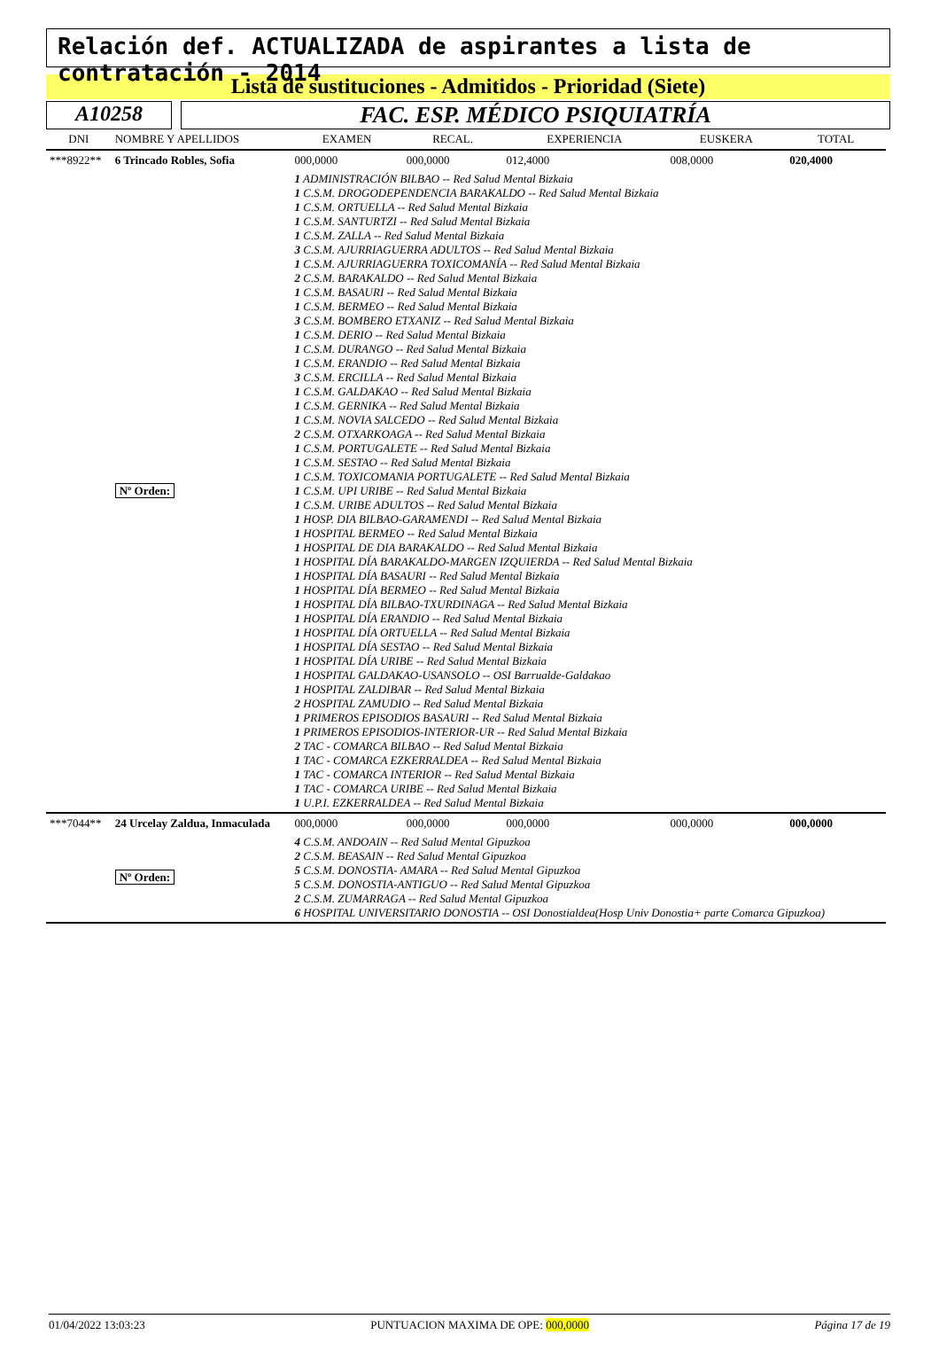Relación def. ACTUALIZADA de aspirantes a lista de contratación - 2014
Lista de sustituciones - Admitidos - Prioridad (Siete)
A10258 FAC. ESP. MÉDICO PSIQUIATRÍA
| DNI | NOMBRE Y APELLIDOS | | EXAMEN | RECAL. | EXPERIENCIA | EUSKERA | TOTAL |
| --- | --- | --- | --- | --- | --- | --- | --- |
| ***8922** | 6 Trincado Robles, Sofia | | 000,0000 | 000,0000 | 012,4000 | 008,0000 | 020,4000 |
| | Nº Orden: | 1 ADMINISTRACIÓN BILBAO -- Red Salud Mental Bizkaia 1 C.S.M. DROGODEPENDENCIA BARAKALDO -- Red Salud Mental Bizkaia 1 C.S.M. ORTUELLA -- Red Salud Mental Bizkaia 1 C.S.M. SANTURTZI -- Red Salud Mental Bizkaia 1 C.S.M. ZALLA -- Red Salud Mental Bizkaia 3 C.S.M. AJURRIAGUERRA ADULTOS -- Red Salud Mental Bizkaia 1 C.S.M. AJURRIAGUERRA TOXICOMANÍA -- Red Salud Mental Bizkaia 2 C.S.M. BARAKALDO -- Red Salud Mental Bizkaia 1 C.S.M. BASAURI -- Red Salud Mental Bizkaia 1 C.S.M. BERMEO -- Red Salud Mental Bizkaia 3 C.S.M. BOMBERO ETXANIZ -- Red Salud Mental Bizkaia 1 C.S.M. DERIO -- Red Salud Mental Bizkaia 1 C.S.M. DURANGO -- Red Salud Mental Bizkaia 1 C.S.M. ERANDIO -- Red Salud Mental Bizkaia 3 C.S.M. ERCILLA -- Red Salud Mental Bizkaia 1 C.S.M. GALDAKAO -- Red Salud Mental Bizkaia 1 C.S.M. GERNIKA -- Red Salud Mental Bizkaia 1 C.S.M. NOVIA SALCEDO -- Red Salud Mental Bizkaia 2 C.S.M. OTXARKOAGA -- Red Salud Mental Bizkaia 1 C.S.M. PORTUGALETE -- Red Salud Mental Bizkaia 1 C.S.M. SESTAO -- Red Salud Mental Bizkaia 1 C.S.M. TOXICOMANIA PORTUGALETE -- Red Salud Mental Bizkaia 1 C.S.M. UPI URIBE -- Red Salud Mental Bizkaia 1 C.S.M. URIBE ADULTOS -- Red Salud Mental Bizkaia 1 HOSP. DIA BILBAO-GARAMENDI -- Red Salud Mental Bizkaia 1 HOSPITAL BERMEO -- Red Salud Mental Bizkaia 1 HOSPITAL DE DIA BARAKALDO -- Red Salud Mental Bizkaia 1 HOSPITAL DÍA BARAKALDO-MARGEN IZQUIERDA -- Red Salud Mental Bizkaia 1 HOSPITAL DÍA BASAURI -- Red Salud Mental Bizkaia 1 HOSPITAL DÍA BERMEO -- Red Salud Mental Bizkaia 1 HOSPITAL DÍA BILBAO-TXURDINAGA -- Red Salud Mental Bizkaia 1 HOSPITAL DÍA ERANDIO -- Red Salud Mental Bizkaia 1 HOSPITAL DÍA ORTUELLA -- Red Salud Mental Bizkaia 1 HOSPITAL DÍA SESTAO -- Red Salud Mental Bizkaia 1 HOSPITAL DÍA URIBE -- Red Salud Mental Bizkaia 1 HOSPITAL GALDAKAO-USANSOLO -- OSI Barrualde-Galdakao 1 HOSPITAL ZALDIBAR -- Red Salud Mental Bizkaia 2 HOSPITAL ZAMUDIO -- Red Salud Mental Bizkaia 1 PRIMEROS EPISODIOS BASAURI -- Red Salud Mental Bizkaia 1 PRIMEROS EPISODIOS-INTERIOR-UR -- Red Salud Mental Bizkaia 2 TAC - COMARCA BILBAO -- Red Salud Mental Bizkaia 1 TAC - COMARCA EZKERRALDEA -- Red Salud Mental Bizkaia 1 TAC - COMARCA INTERIOR -- Red Salud Mental Bizkaia 1 TAC - COMARCA URIBE -- Red Salud Mental Bizkaia 1 U.P.I. EZKERRALDEA -- Red Salud Mental Bizkaia | | | | | |
| ***7044** | 24 Urcelay Zaldua, Inmaculada | | 000,0000 | 000,0000 | 000,0000 | 000,0000 | 000,0000 |
| | Nº Orden: | 4 C.S.M. ANDOAIN -- Red Salud Mental Gipuzkoa 2 C.S.M. BEASAIN -- Red Salud Mental Gipuzkoa 5 C.S.M. DONOSTIA- AMARA -- Red Salud Mental Gipuzkoa 5 C.S.M. DONOSTIA-ANTIGUO -- Red Salud Mental Gipuzkoa 2 C.S.M. ZUMARRAGA -- Red Salud Mental Gipuzkoa 6 HOSPITAL UNIVERSITARIO DONOSTIA -- OSI Donostialdea(Hosp Univ Donostia+ parte Comarca Gipuzkoa) | | | | | |
01/04/2022 13:03:23 PUNTUACION MAXIMA DE OPE: 000,0000 Página 17 de 19